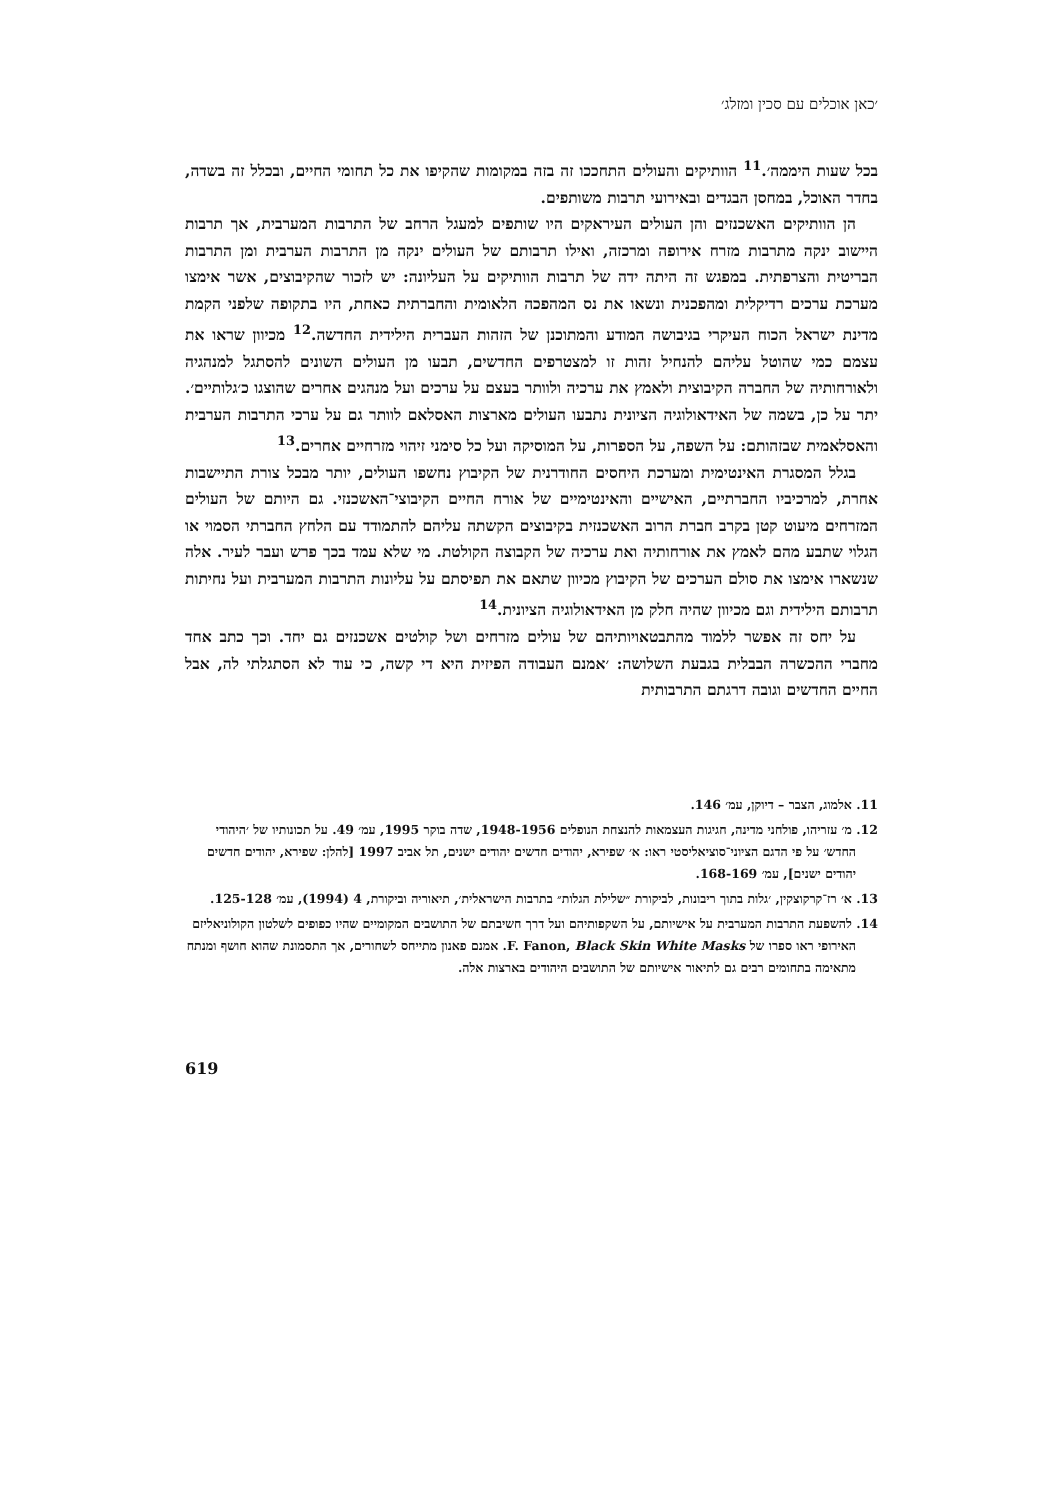׳כאן אוכלים עם סכין ומזלג׳
בכל שעות היממה׳.<sup>11</sup> הוותיקים והעולים התחככו זה בזה במקומות שהקיפו את כל תחומי החיים, ובכלל זה בשדה, בחדר האוכל, במחסן הבגדים ובאירועי תרבות משותפים.
הן הוותיקים האשכנזים והן העולים העיראקים היו שותפים למעגל הרחב של התרבות המערבית, אך תרבות היישוב ינקה מתרבות מזרח אירופה ומרכזה, ואילו תרבותם של העולים ינקה מן התרבות הערבית ומן התרבות הבריטית והצרפתית. במפגש זה היתה ידה של תרבות הוותיקים על העליונה: יש לזכור שהקיבוצים, אשר אימצו מערכת ערכים רדיקלית ומהפכנית ונשאו את נס המהפכה הלאומית והחברתית כאחת, היו בתקופה שלפני הקמת מדינת ישראל הכוח העיקרי בגיבושה המודע והמתוכנן של הזהות העברית הילידית החדשה.<sup>12</sup> מכיוון שראו את עצמם כמי שהוטל עליהם להנחיל זהות זו למצטרפים החדשים, תבעו מן העולים השונים להסתגל למנהגיה ולאורחותיה של החברה הקיבוצית ולאמץ את ערכיה ולוותר בעצם על ערכים ועל מנהגים אחרים שהוצגו כ׳גלותיים׳. יתר על כן, בשמה של האידאולוגיה הציונית נתבעו העולים מארצות האסלאם לוותר גם על ערכי התרבות הערבית והאסלאמית שבזהותם: על השפה, על הספרות, על המוסיקה ועל כל סימני זיהוי מזרחיים אחרים.<sup>13</sup>
בגלל המסגרת האינטימית ומערכת היחסים החודרנית של הקיבוץ נחשפו העולים, יותר מבכל צורת התיישבות אחרת, למרכיביו החברתיים, האישיים והאינטימיים של אורח החיים הקיבוצי־האשכנזי. גם היותם של העולים המזרחים מיעוט קטן בקרב חברת הרוב האשכנזית בקיבוצים הקשתה עליהם להתמודד עם הלחץ החברתי הסמוי או הגלוי שתבע מהם לאמץ את אורחותיה ואת ערכיה של הקבוצה הקולטת. מי שלא עמד בכך פרש ועבר לעיר. אלה שנשארו אימצו את סולם הערכים של הקיבוץ מכיוון שתאם את תפיסתם על עליונות התרבות המערבית ועל נחיתות תרבותם הילידית וגם מכיוון שהיה חלק מן האידאולוגיה הציונית.<sup>14</sup>
על יחס זה אפשר ללמוד מהתבטאויותיהם של עולים מזרחים ושל קולטים אשכנזים גם יחד. וכך כתב אחד מחברי ההכשרה הבבלית בגבעת השלושה: ׳אמנם העבודה הפיזית היא די קשה, כי עוד לא הסתגלתי לה, אבל החיים החדשים וגובה דרגתם התרבותית
11. אלמוג, הצבר – דיוקן, עמ׳ 146.
12. מ׳ עזריהו, פולחני מדינה, חגיגות העצמאות להנצחת הנופלים 1948-1956, שדה בוקר 1995, עמ׳ 49. על תכונותיו של ׳היהודי החדש׳ על פי הדגם הציוני־סוציאליסטי ראו: א׳ שפירא, יהודים חדשים יהודים ישנים, תל אביב 1997 [להלן: שפירא, יהודים חדשים יהודים ישנים], עמ׳ 168-169.
13. א׳ רז־קרקוצקין, ׳גלות בתוך ריבונות, לביקורת ״שלילת הגלות״ בתרבות הישראלית׳, תיאוריה וביקורת, 4 (1994), עמ׳ 125-128.
14. להשפעת התרבות המערבית על אישיותם, על השקפותיהם ועל דרך חשיבתם של התושבים המקומיים שהיו כפופים לשלטון הקולוניאליזם האירופי ראו ספרו של F. Fanon, Black Skin White Masks. אמנם פאנון מתייחס לשחורים, אך התסמונת שהוא חושף ומנתח מתאימה בתחומים רבים גם לתיאור אישיותם של התושבים היהודים בארצות אלה.
619